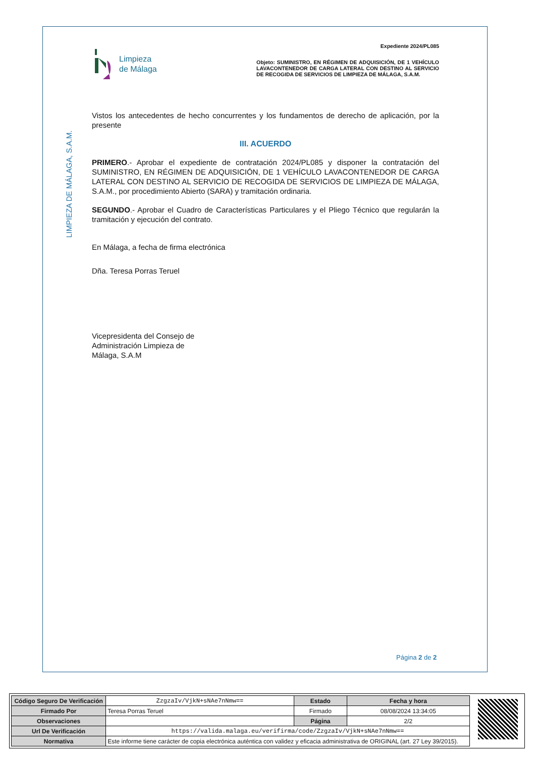LIMPIEZA DE MÁLAGA, S.A.M.
Limpieza
de Málaga
Expediente 2024/PL085
Objeto: SUMINISTRO, EN RÉGIMEN DE ADQUISICIÓN, DE 1 VEHÍCULO LAVACONTENEDOR DE CARGA LATERAL CON DESTINO AL SERVICIO DE RECOGIDA DE SERVICIOS DE LIMPIEZA DE MÁLAGA, S.A.M.
Vistos los antecedentes de hecho concurrentes y los fundamentos de derecho de aplicación, por la presente
III. ACUERDO
PRIMERO.- Aprobar el expediente de contratación 2024/PL085 y disponer la contratación del SUMINISTRO, EN RÉGIMEN DE ADQUISICIÓN, DE 1 VEHÍCULO LAVACONTENEDOR DE CARGA LATERAL CON DESTINO AL SERVICIO DE RECOGIDA DE SERVICIOS DE LIMPIEZA DE MÁLAGA, S.A.M., por procedimiento Abierto (SARA) y tramitación ordinaria.
SEGUNDO.- Aprobar el Cuadro de Características Particulares y el Pliego Técnico que regularán la tramitación y ejecución del contrato.
En Málaga, a fecha de firma electrónica
Dña. Teresa Porras Teruel
Vicepresidenta del Consejo de
Administración Limpieza de
Málaga, S.A.M
Página 2 de 2
| Código Seguro De Verificación | ZzgzaIv/VjkN+sNAe7nNmw== | Estado | Fecha y hora |
| Firmado Por | Teresa Porras Teruel | Firmado | 08/08/2024 13:34:05 |
| Observaciones | | Página | 2/2 |
| Url De Verificación | https://valida.malaga.eu/verifirma/code/ZzgzaIv/VjkN+sNAe7nNmw== | | |
| Normativa | Este informe tiene carácter de copia electrónica auténtica con validez y eficacia administrativa de ORIGINAL (art. 27 Ley 39/2015). | | |